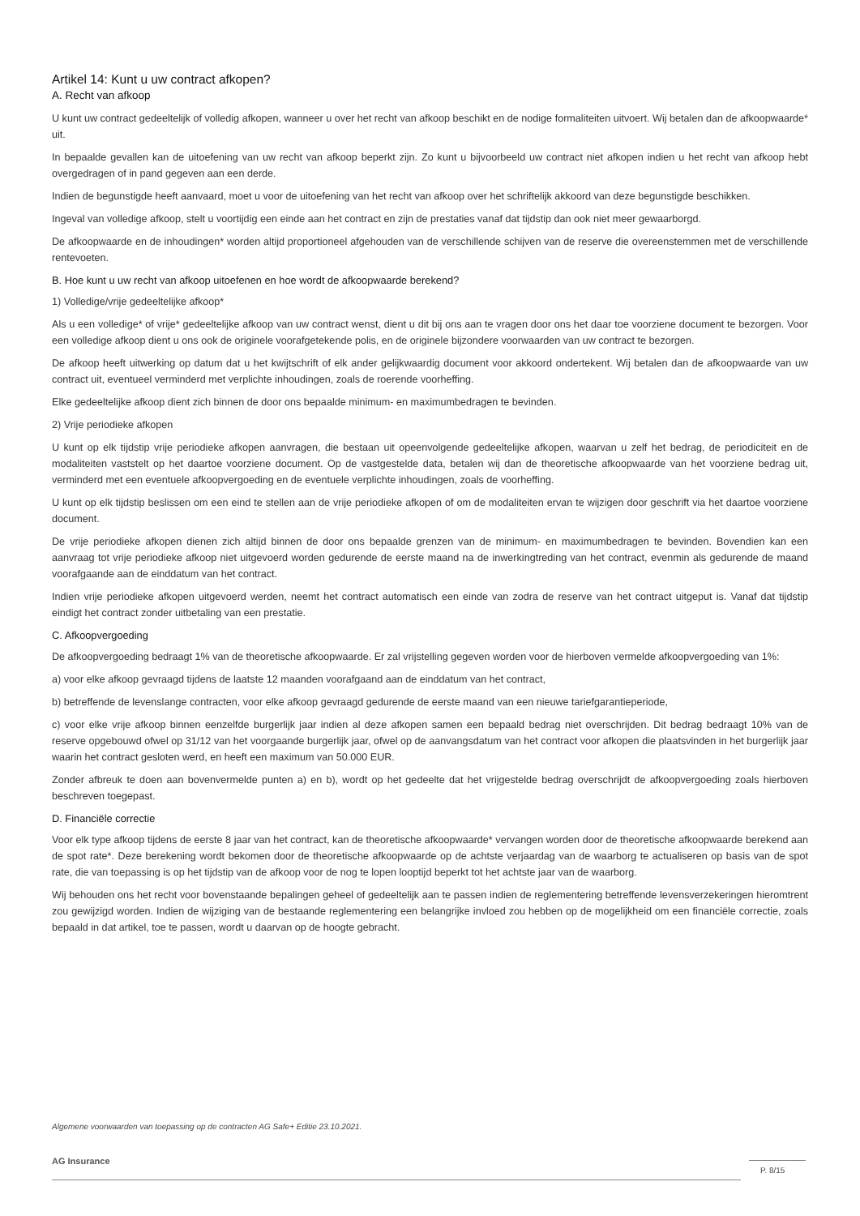Artikel 14: Kunt u uw contract afkopen?
A. Recht van afkoop
U kunt uw contract gedeeltelijk of volledig afkopen, wanneer u over het recht van afkoop beschikt en de nodige formaliteiten uitvoert. Wij betalen dan de afkoopwaarde* uit.
In bepaalde gevallen kan de uitoefening van uw recht van afkoop beperkt zijn. Zo kunt u bijvoorbeeld uw contract niet afkopen indien u het recht van afkoop hebt overgedragen of in pand gegeven aan een derde.
Indien de begunstigde heeft aanvaard, moet u voor de uitoefening van het recht van afkoop over het schriftelijk akkoord van deze begunstigde beschikken.
Ingeval van volledige afkoop, stelt u voortijdig een einde aan het contract en zijn de prestaties vanaf dat tijdstip dan ook niet meer gewaarborgd.
De afkoopwaarde en de inhoudingen* worden altijd proportioneel afgehouden van de verschillende schijven van de reserve die overeenstemmen met de verschillende rentevoeten.
B. Hoe kunt u uw recht van afkoop uitoefenen en hoe wordt de afkoopwaarde berekend?
1) Volledige/vrije gedeeltelijke afkoop*
Als u een volledige* of vrije* gedeeltelijke afkoop van uw contract wenst, dient u dit bij ons aan te vragen door ons het daar toe voorziene document te bezorgen. Voor een volledige afkoop dient u ons ook de originele voorafgetekende polis, en de originele bijzondere voorwaarden van uw contract te bezorgen.
De afkoop heeft uitwerking op datum dat u het kwijtschrift of elk ander gelijkwaardig document voor akkoord ondertekent. Wij betalen dan de afkoopwaarde van uw contract uit, eventueel verminderd met verplichte inhoudingen, zoals de roerende voorheffing.
Elke gedeeltelijke afkoop dient zich binnen de door ons bepaalde minimum- en maximumbedragen te bevinden.
2) Vrije periodieke afkopen
U kunt op elk tijdstip vrije periodieke afkopen aanvragen, die bestaan uit opeenvolgende gedeeltelijke afkopen, waarvan u zelf het bedrag, de periodiciteit en de modaliteiten vaststelt op het daartoe voorziene document. Op de vastgestelde data, betalen wij dan de theoretische afkoopwaarde van het voorziene bedrag uit, verminderd met een eventuele afkoopvergoeding en de eventuele verplichte inhoudingen, zoals de voorheffing.
U kunt op elk tijdstip beslissen om een eind te stellen aan de vrije periodieke afkopen of om de modaliteiten ervan te wijzigen door geschrift via het daartoe voorziene document.
De vrije periodieke afkopen dienen zich altijd binnen de door ons bepaalde grenzen van de minimum- en maximumbedragen te bevinden. Bovendien kan een aanvraag tot vrije periodieke afkoop niet uitgevoerd worden gedurende de eerste maand na de inwerkingtreding van het contract, evenmin als gedurende de maand voorafgaande aan de einddatum van het contract.
Indien vrije periodieke afkopen uitgevoerd werden, neemt het contract automatisch een einde van zodra de reserve van het contract uitgeput is. Vanaf dat tijdstip eindigt het contract zonder uitbetaling van een prestatie.
C. Afkoopvergoeding
De afkoopvergoeding bedraagt 1% van de theoretische afkoopwaarde. Er zal vrijstelling gegeven worden voor de hierboven vermelde afkoopvergoeding van 1%:
a) voor elke afkoop gevraagd tijdens de laatste 12 maanden voorafgaand aan de einddatum van het contract,
b) betreffende de levenslange contracten, voor elke afkoop gevraagd gedurende de eerste maand van een nieuwe tariefgarantieperiode,
c) voor elke vrije afkoop binnen eenzelfde burgerlijk jaar indien al deze afkopen samen een bepaald bedrag niet overschrijden. Dit bedrag bedraagt 10% van de reserve opgebouwd ofwel op 31/12 van het voorgaande burgerlijk jaar, ofwel op de aanvangsdatum van het contract voor afkopen die plaatsvinden in het burgerlijk jaar waarin het contract gesloten werd, en heeft een maximum van 50.000 EUR.
Zonder afbreuk te doen aan bovenvermelde punten a) en b), wordt op het gedeelte dat het vrijgestelde bedrag overschrijdt de afkoopvergoeding zoals hierboven beschreven toegepast.
D. Financiële correctie
Voor elk type afkoop tijdens de eerste 8 jaar van het contract, kan de theoretische afkoopwaarde* vervangen worden door de theoretische afkoopwaarde berekend aan de spot rate*. Deze berekening wordt bekomen door de theoretische afkoopwaarde op de achtste verjaardag van de waarborg te actualiseren op basis van de spot rate, die van toepassing is op het tijdstip van de afkoop voor de nog te lopen looptijd beperkt tot het achtste jaar van de waarborg.
Wij behouden ons het recht voor bovenstaande bepalingen geheel of gedeeltelijk aan te passen indien de reglementering betreffende levensverzekeringen hieromtrent zou gewijzigd worden. Indien de wijziging van de bestaande reglementering een belangrijke invloed zou hebben op de mogelijkheid om een financiële correctie, zoals bepaald in dat artikel, toe te passen, wordt u daarvan op de hoogte gebracht.
Algemene voorwaarden van toepassing op de contracten AG Safe+ Editie 23.10.2021.
AG Insurance
P. 8/15